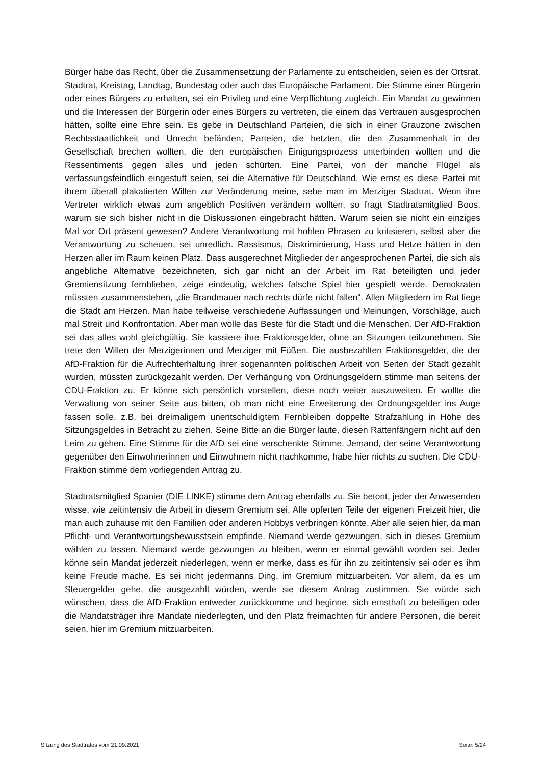Bürger habe das Recht, über die Zusammensetzung der Parlamente zu entscheiden, seien es der Ortsrat, Stadtrat, Kreistag, Landtag, Bundestag oder auch das Europäische Parlament. Die Stimme einer Bürgerin oder eines Bürgers zu erhalten, sei ein Privileg und eine Verpflichtung zugleich. Ein Mandat zu gewinnen und die Interessen der Bürgerin oder eines Bürgers zu vertreten, die einem das Vertrauen ausgesprochen hätten, sollte eine Ehre sein. Es gebe in Deutschland Parteien, die sich in einer Grauzone zwischen Rechtsstaatlichkeit und Unrecht befänden; Parteien, die hetzten, die den Zusammenhalt in der Gesellschaft brechen wollten, die den europäischen Einigungsprozess unterbinden wollten und die Ressentiments gegen alles und jeden schürten. Eine Partei, von der manche Flügel als verfassungsfeindlich eingestuft seien, sei die Alternative für Deutschland. Wie ernst es diese Partei mit ihrem überall plakatierten Willen zur Veränderung meine, sehe man im Merziger Stadtrat. Wenn ihre Vertreter wirklich etwas zum angeblich Positiven verändern wollten, so fragt Stadtratsmitglied Boos, warum sie sich bisher nicht in die Diskussionen eingebracht hätten. Warum seien sie nicht ein einziges Mal vor Ort präsent gewesen? Andere Verantwortung mit hohlen Phrasen zu kritisieren, selbst aber die Verantwortung zu scheuen, sei unredlich. Rassismus, Diskriminierung, Hass und Hetze hätten in den Herzen aller im Raum keinen Platz. Dass ausgerechnet Mitglieder der angesprochenen Partei, die sich als angebliche Alternative bezeichneten, sich gar nicht an der Arbeit im Rat beteiligten und jeder Gremiensitzung fernblieben, zeige eindeutig, welches falsche Spiel hier gespielt werde. Demokraten müssten zusammenstehen, „die Brandmauer nach rechts dürfe nicht fallen“. Allen Mitgliedern im Rat liege die Stadt am Herzen. Man habe teilweise verschiedene Auffassungen und Meinungen, Vorschläge, auch mal Streit und Konfrontation. Aber man wolle das Beste für die Stadt und die Menschen. Der AfD-Fraktion sei das alles wohl gleichgültig. Sie kassiere ihre Fraktionsgelder, ohne an Sitzungen teilzunehmen. Sie trete den Willen der Merzigerinnen und Merziger mit Füßen. Die ausbezahlten Fraktionsgelder, die der AfD-Fraktion für die Aufrechterhaltung ihrer sogenannten politischen Arbeit von Seiten der Stadt gezahlt wurden, müssten zurückgezahlt werden. Der Verhängung von Ordnungsgeldern stimme man seitens der CDU-Fraktion zu. Er könne sich persönlich vorstellen, diese noch weiter auszuweiten. Er wollte die Verwaltung von seiner Seite aus bitten, ob man nicht eine Erweiterung der Ordnungsgelder ins Auge fassen solle, z.B. bei dreimaligem unentschuldigtem Fernbleiben doppelte Strafzahlung in Höhe des Sitzungsgeldes in Betracht zu ziehen. Seine Bitte an die Bürger laute, diesen Rattenfängern nicht auf den Leim zu gehen. Eine Stimme für die AfD sei eine verschenkte Stimme. Jemand, der seine Verantwortung gegenüber den Einwohnerinnen und Einwohnern nicht nachkomme, habe hier nichts zu suchen. Die CDU-Fraktion stimme dem vorliegenden Antrag zu.
Stadtratsmitglied Spanier (DIE LINKE) stimme dem Antrag ebenfalls zu. Sie betont, jeder der Anwesenden wisse, wie zeitintensiv die Arbeit in diesem Gremium sei. Alle opferten Teile der eigenen Freizeit hier, die man auch zuhause mit den Familien oder anderen Hobbys verbringen könnte. Aber alle seien hier, da man Pflicht- und Verantwortungsbewusstsein empfinde. Niemand werde gezwungen, sich in dieses Gremium wählen zu lassen. Niemand werde gezwungen zu bleiben, wenn er einmal gewählt worden sei. Jeder könne sein Mandat jederzeit niederlegen, wenn er merke, dass es für ihn zu zeitintensiv sei oder es ihm keine Freude mache. Es sei nicht jedermanns Ding, im Gremium mitzuarbeiten. Vor allem, da es um Steuergelder gehe, die ausgezahlt würden, werde sie diesem Antrag zustimmen. Sie würde sich wünschen, dass die AfD-Fraktion entweder zurückkomme und beginne, sich ernsthaft zu beteiligen oder die Mandatsträger ihre Mandate niederlegten, und den Platz freimachten für andere Personen, die bereit seien, hier im Gremium mitzuarbeiten.
Sitzung des Stadtrates vom 21.09.2021 Seite: 5/24